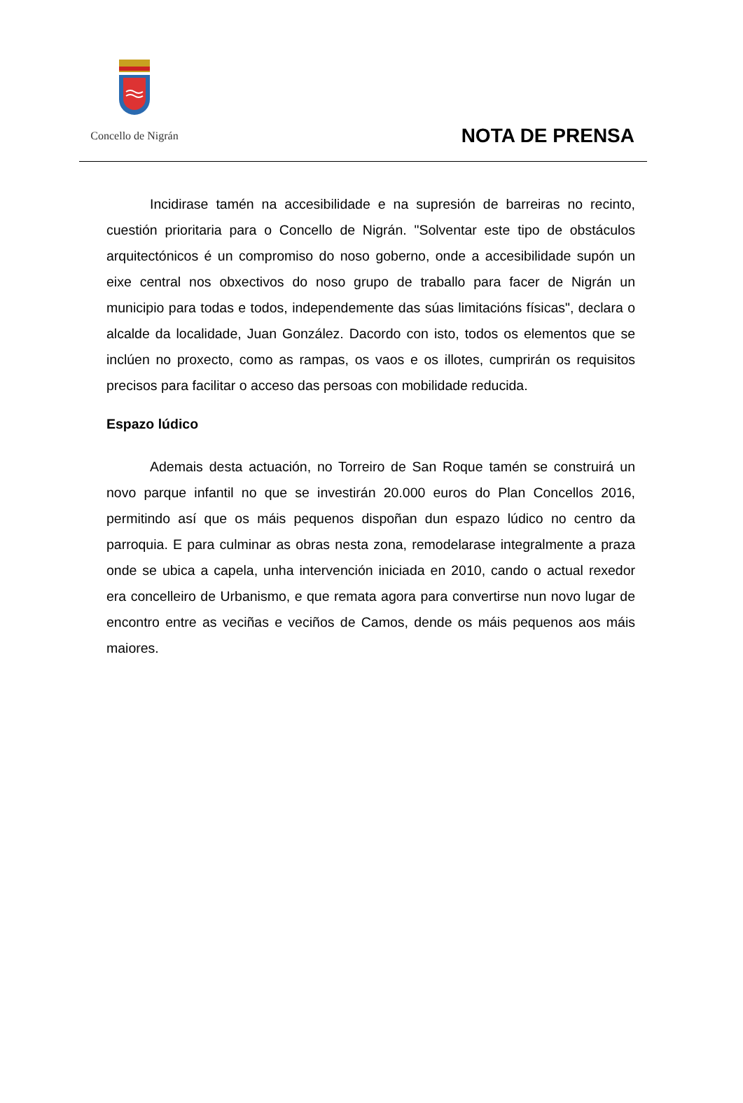Concello de Nigrán
NOTA DE PRENSA
Incidirase tamén na accesibilidade e na supresión de barreiras no recinto, cuestión prioritaria para o Concello de Nigrán. "Solventar este tipo de obstáculos arquitectónicos é un compromiso do noso goberno, onde a accesibilidade supón un eixe central nos obxectivos do noso grupo de traballo para facer de Nigrán un municipio para todas e todos, independemente das súas limitacións físicas", declara o alcalde da localidade, Juan González. Dacordo con isto, todos os elementos que se inclúen no proxecto, como as rampas, os vaos e os illotes, cumprirán os requisitos precisos para facilitar o acceso das persoas con mobilidade reducida.
Espazo lúdico
Ademais desta actuación, no Torreiro de San Roque tamén se construirá un novo parque infantil no que se investirán 20.000 euros do Plan Concellos 2016, permitindo así que os máis pequenos dispoñan dun espazo lúdico no centro da parroquia. E para culminar as obras nesta zona, remodelarase integralmente a praza onde se ubica a capela, unha intervención iniciada en 2010, cando o actual rexedor era concelleiro de Urbanismo, e que remata agora para convertirse nun novo lugar de encontro entre as veciñas e veciños de Camos, dende os máis pequenos aos máis maiores.